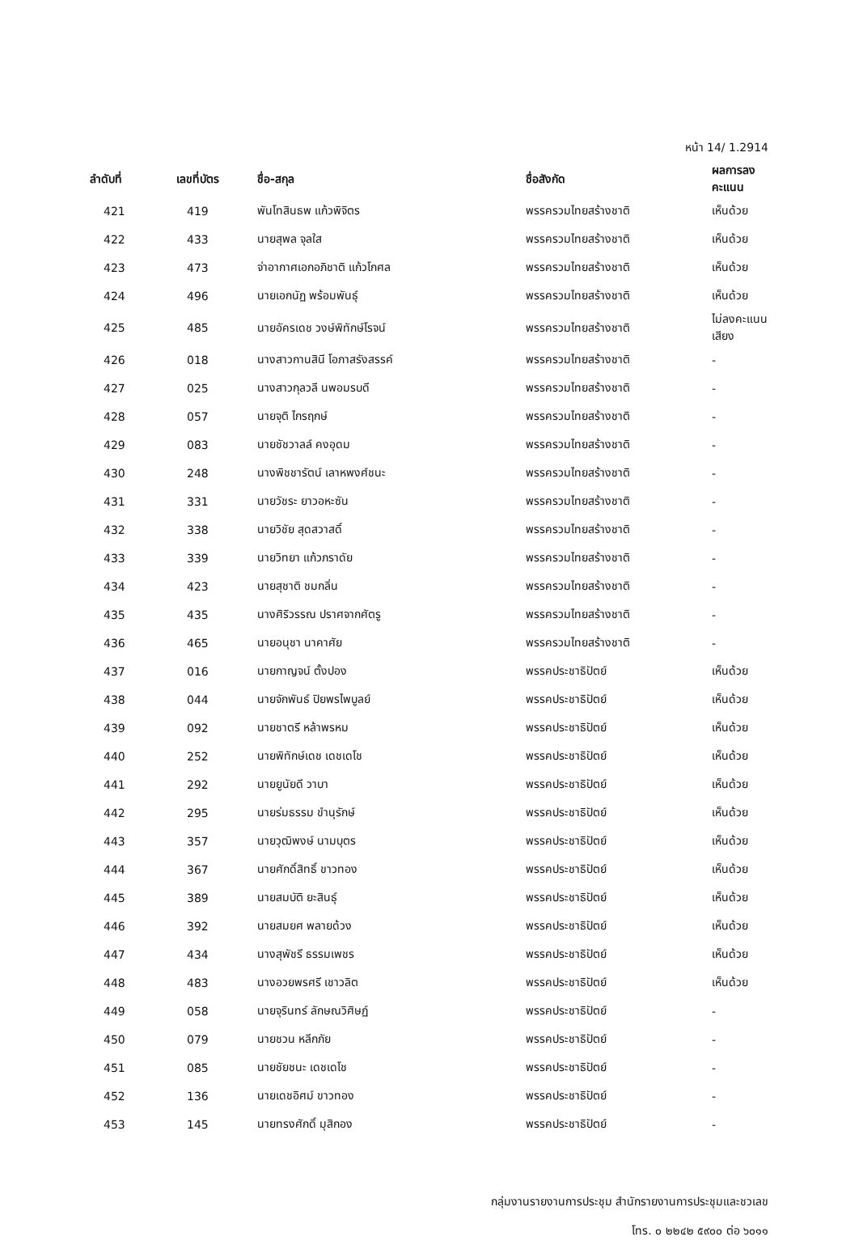หน้า 14/ 1.2914
| ลำดับที่ | เลขที่บัตร | ชื่อ-สกุล | ชื่อสังกัด | ผลการลงคะแนน |
| --- | --- | --- | --- | --- |
| 421 | 419 | พันโทสินธพ แก้วพิจิตร | พรรครวมไทยสร้างชาติ | เห็นด้วย |
| 422 | 433 | นายสุพล จุลใส | พรรครวมไทยสร้างชาติ | เห็นด้วย |
| 423 | 473 | จ่าอากาศเอกอภิชาติ แก้วโกศล | พรรครวมไทยสร้างชาติ | เห็นด้วย |
| 424 | 496 | นายเอกนัฏ พร้อมพันธุ์ | พรรครวมไทยสร้างชาติ | เห็นด้วย |
| 425 | 485 | นายอัครเดช วงษ์พิทักษ์โรจน์ | พรรครวมไทยสร้างชาติ | ไม่ลงคะแนนเสียง |
| 426 | 018 | นางสาวกานสินี โอภาสรังสรรค์ | พรรครวมไทยสร้างชาติ | - |
| 427 | 025 | นางสาวกุลวลี นพอมรบดี | พรรครวมไทยสร้างชาติ | - |
| 428 | 057 | นายจุติ ไกรฤกษ์ | พรรครวมไทยสร้างชาติ | - |
| 429 | 083 | นายชัชวาลล์ คงอุดม | พรรครวมไทยสร้างชาติ | - |
| 430 | 248 | นางพิชชารัตน์ เลาหพงศ์ชนะ | พรรครวมไทยสร้างชาติ | - |
| 431 | 331 | นายวัชระ ยาวอหะซัน | พรรครวมไทยสร้างชาติ | - |
| 432 | 338 | นายวิชัย สุดสวาสดิ์ | พรรครวมไทยสร้างชาติ | - |
| 433 | 339 | นายวิทยา แก้วภราดัย | พรรครวมไทยสร้างชาติ | - |
| 434 | 423 | นายสุชาติ ชมกลิ่น | พรรครวมไทยสร้างชาติ | - |
| 435 | 435 | นางศิริวรรณ ปราศจากศัตรู | พรรครวมไทยสร้างชาติ | - |
| 436 | 465 | นายอนุชา นาคาศัย | พรรครวมไทยสร้างชาติ | - |
| 437 | 016 | นายกาญจน์ ตั้งปอง | พรรคประชาธิปัตย์ | เห็นด้วย |
| 438 | 044 | นายจักพันธ์ ปิยพรไพบูลย์ | พรรคประชาธิปัตย์ | เห็นด้วย |
| 439 | 092 | นายชาตรี หล้าพรหม | พรรคประชาธิปัตย์ | เห็นด้วย |
| 440 | 252 | นายพิทักษ์เดช เดชเดโช | พรรคประชาธิปัตย์ | เห็นด้วย |
| 441 | 292 | นายยูนัยดี วาบา | พรรคประชาธิปัตย์ | เห็นด้วย |
| 442 | 295 | นายร่มธรรม ขำนุรักษ์ | พรรคประชาธิปัตย์ | เห็นด้วย |
| 443 | 357 | นายวุฒิพงษ์ นามบุตร | พรรคประชาธิปัตย์ | เห็นด้วย |
| 444 | 367 | นายศักดิ์สิทธิ์ ขาวทอง | พรรคประชาธิปัตย์ | เห็นด้วย |
| 445 | 389 | นายสมบัติ ยะสินธุ์ | พรรคประชาธิปัตย์ | เห็นด้วย |
| 446 | 392 | นายสมยศ พลายด้วง | พรรคประชาธิปัตย์ | เห็นด้วย |
| 447 | 434 | นางสุพัชรี ธรรมเพชร | พรรคประชาธิปัตย์ | เห็นด้วย |
| 448 | 483 | นางอวยพรศรี เชาวลิต | พรรคประชาธิปัตย์ | เห็นด้วย |
| 449 | 058 | นายจุรินทร์ ลักษณวิศิษฏ์ | พรรคประชาธิปัตย์ | - |
| 450 | 079 | นายชวน หลีกภัย | พรรคประชาธิปัตย์ | - |
| 451 | 085 | นายชัยชนะ เดชเดโช | พรรคประชาธิปัตย์ | - |
| 452 | 136 | นายเดชอิศม์ ขาวทอง | พรรคประชาธิปัตย์ | - |
| 453 | 145 | นายทรงศักดิ์ มุสิกอง | พรรคประชาธิปัตย์ | - |
กลุ่มงานรายงานการประชุม สำนักรายงานการประชุมและชวเลข
โทร. ๐ ๒๒๔๒ ๕๙๐๐ ต่อ ๖๐๑๑